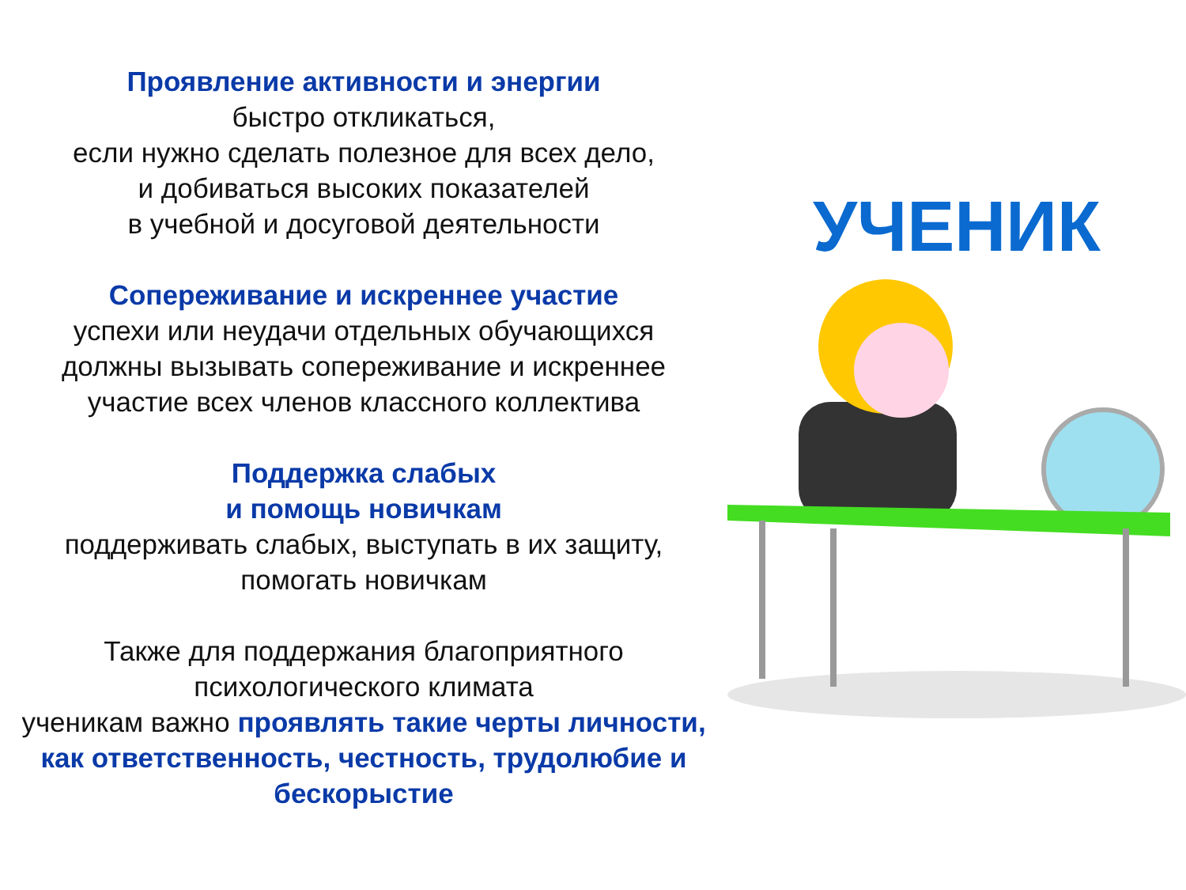Проявление активности и энергии
быстро откликаться,
если нужно сделать полезное для всех дело,
и добиваться высоких показателей
в учебной и досуговой деятельности
Сопереживание и искреннее участие
успехи или неудачи отдельных обучающихся
должны вызывать сопереживание и искреннее
участие всех членов классного коллектива
Поддержка слабых
и помощь новичкам
поддерживать слабых, выступать в их защиту,
помогать новичкам
Также для поддержания благоприятного
психологического климата
ученикам важно проявлять такие черты личности, как ответственность, честность, трудолюбие и бескорыстие
УЧЕНИК